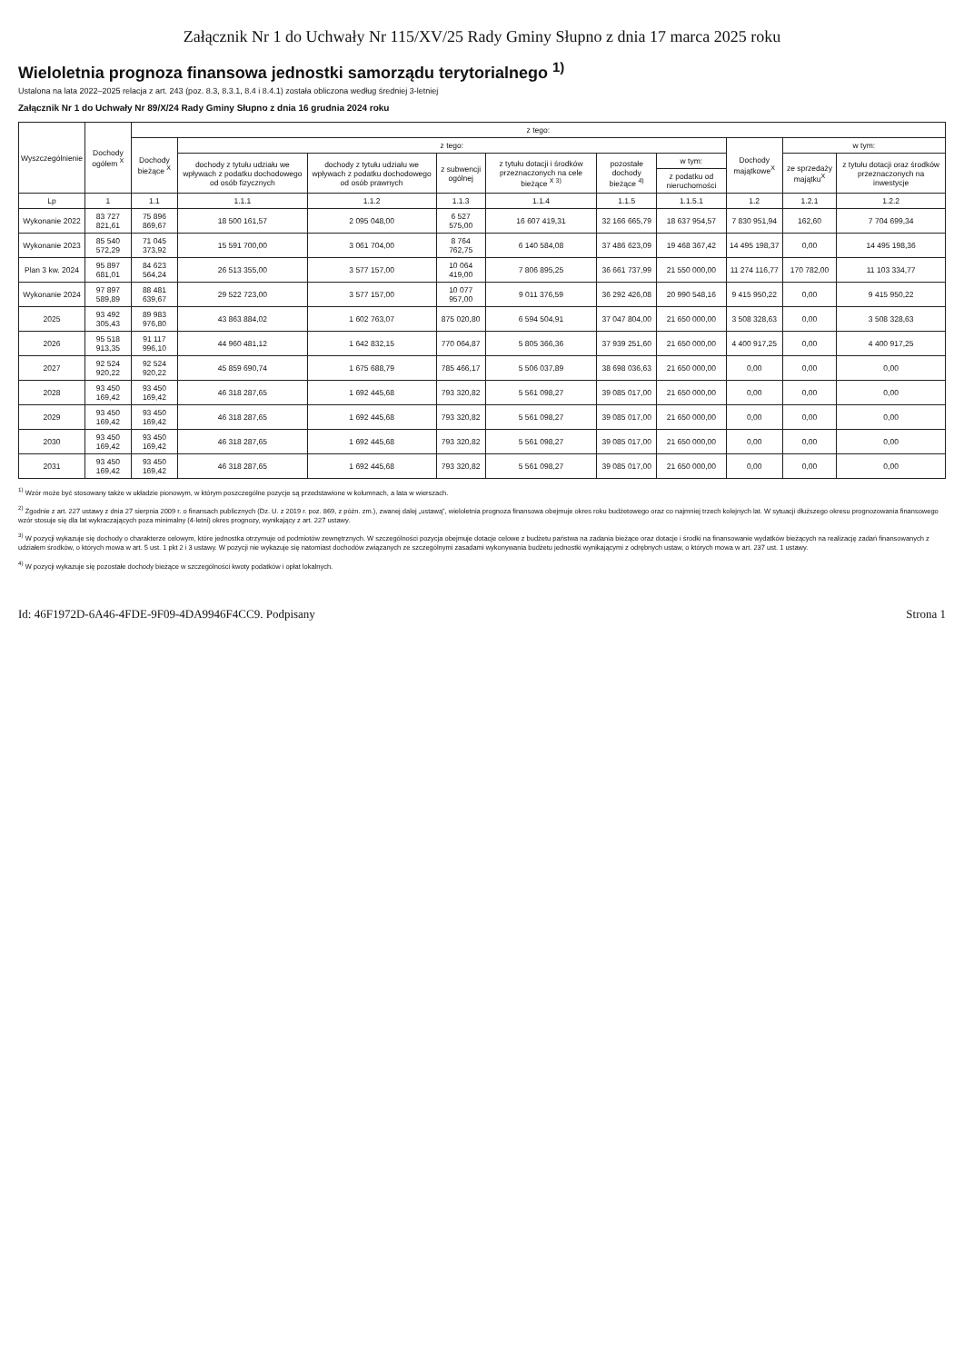Załącznik Nr 1 do Uchwały Nr 115/XV/25 Rady Gminy Słupno z dnia 17 marca 2025 roku
Wieloletnia prognoza finansowa jednostki samorządu terytorialnego <sup>1)</sup>
Ustalona na lata 2022–2025 relacja z art. 243 (poz. 8.3, 8.3.1, 8.4 i 8.4.1) została obliczona według średniej 3-letniej
Załącznik Nr 1 do Uchwały Nr 89/X/24 Rady Gminy Słupno z dnia 16 grudnia 2024 roku
| Wyszczególnienie | Dochody ogółem <sup>X</sup> | z tego: | | | | | | | | | |
| --- | --- | --- | --- | --- | --- | --- | --- | --- | --- | --- | --- |
| | | Dochody bieżące <sup>X</sup> | z tego: | | | | | | Dochody majątkowe<sup>X</sup> | w tym: | |
| | | | dochody z tytułu udziału we wpływach z podatku dochodowego od osób fizycznych | dochody z tytułu udziału we wpływach z podatku dochodowego od osób prawnych | z subwencji ogólnej | z tytułu dotacji i środków przeznaczonych na cele bieżące <sup>X 3)</sup> | pozostałe dochody bieżące <sup>4)</sup> | w tym: | | ze sprzedaży majątku<sup>X</sup> | z tytułu dotacji oraz środków przeznaczonych na inwestycje |
| | | | | | | | | z podatku od nieruchomości | | | |
| Lp | 1 | 1.1 | 1.1.1 | 1.1.2 | 1.1.3 | 1.1.4 | 1.1.5 | 1.1.5.1 | 1.2 | 1.2.1 | 1.2.2 |
| Wykonanie 2022 | 83 727 821,61 | 75 896 869,67 | 18 500 161,57 | 2 095 048,00 | 6 527 575,00 | 16 607 419,31 | 32 166 665,79 | 18 637 954,57 | 7 830 951,94 | 162,60 | 7 704 699,34 |
| Wykonanie 2023 | 85 540 572,29 | 71 045 373,92 | 15 591 700,00 | 3 061 704,00 | 8 764 762,75 | 6 140 584,08 | 37 486 623,09 | 19 468 367,42 | 14 495 198,37 | 0,00 | 14 495 198,36 |
| Plan 3 kw. 2024 | 95 897 681,01 | 84 623 564,24 | 26 513 355,00 | 3 577 157,00 | 10 064 419,00 | 7 806 895,25 | 36 661 737,99 | 21 550 000,00 | 11 274 116,77 | 170 782,00 | 11 103 334,77 |
| Wykonanie 2024 | 97 897 589,89 | 88 481 639,67 | 29 522 723,00 | 3 577 157,00 | 10 077 957,00 | 9 011 376,59 | 36 292 426,08 | 20 990 548,16 | 9 415 950,22 | 0,00 | 9 415 950,22 |
| 2025 | 93 492 305,43 | 89 983 976,80 | 43 863 884,02 | 1 602 763,07 | 875 020,80 | 6 594 504,91 | 37 047 804,00 | 21 650 000,00 | 3 508 328,63 | 0,00 | 3 508 328,63 |
| 2026 | 95 518 913,35 | 91 117 996,10 | 44 960 481,12 | 1 642 832,15 | 770 064,87 | 5 805 366,36 | 37 939 251,60 | 21 650 000,00 | 4 400 917,25 | 0,00 | 4 400 917,25 |
| 2027 | 92 524 920,22 | 92 524 920,22 | 45 859 690,74 | 1 675 688,79 | 785 466,17 | 5 506 037,89 | 38 698 036,63 | 21 650 000,00 | 0,00 | 0,00 | 0,00 |
| 2028 | 93 450 169,42 | 93 450 169,42 | 46 318 287,65 | 1 692 445,68 | 793 320,82 | 5 561 098,27 | 39 085 017,00 | 21 650 000,00 | 0,00 | 0,00 | 0,00 |
| 2029 | 93 450 169,42 | 93 450 169,42 | 46 318 287,65 | 1 692 445,68 | 793 320,82 | 5 561 098,27 | 39 085 017,00 | 21 650 000,00 | 0,00 | 0,00 | 0,00 |
| 2030 | 93 450 169,42 | 93 450 169,42 | 46 318 287,65 | 1 692 445,68 | 793 320,82 | 5 561 098,27 | 39 085 017,00 | 21 650 000,00 | 0,00 | 0,00 | 0,00 |
| 2031 | 93 450 169,42 | 93 450 169,42 | 46 318 287,65 | 1 692 445,68 | 793 320,82 | 5 561 098,27 | 39 085 017,00 | 21 650 000,00 | 0,00 | 0,00 | 0,00 |
<sup>1)</sup> Wzór może być stosowany także w układzie pionowym, w którym poszczególne pozycje są przedstawione w kolumnach, a lata w wierszach.
<sup>2)</sup> Zgodnie z art. 227 ustawy z dnia 27 sierpnia 2009 r. o finansach publicznych (Dz. U. z 2019 r. poz. 869, z późn. zm.), zwanej dalej „ustawą”, wieloletnia prognoza finansowa obejmuje okres roku budżetowego oraz co najmniej trzech kolejnych lat. W sytuacji dłuższego okresu prognozowania finansowego wzór stosuje się dla lat wykraczających poza minimalny (4-letni) okres prognozy, wynikający z art. 227 ustawy.
<sup>3)</sup> W pozycji wykazuje się dochody o charakterze celowym, które jednostka otrzymuje od podmiotów zewnętrznych. W szczególności pozycja obejmuje dotacje celowe z budżetu państwa na zadania bieżące oraz dotacje i środki na finansowanie wydatków bieżących na realizację zadań finansowanych z udziałem środków, o których mowa w art. 5 ust. 1 pkt 2 i 3 ustawy. W pozycji nie wykazuje się natomiast dochodów związanych ze szczególnymi zasadami wykonywania budżetu jednostki wynikającymi z odrębnych ustaw, o których mowa w art. 237 ust. 1 ustawy.
<sup>4)</sup> W pozycji wykazuje się pozostałe dochody bieżące w szczególności kwoty podatków i opłat lokalnych.
Id: 46F1972D-6A46-4FDE-9F09-4DA9946F4CC9. Podpisany Strona 1